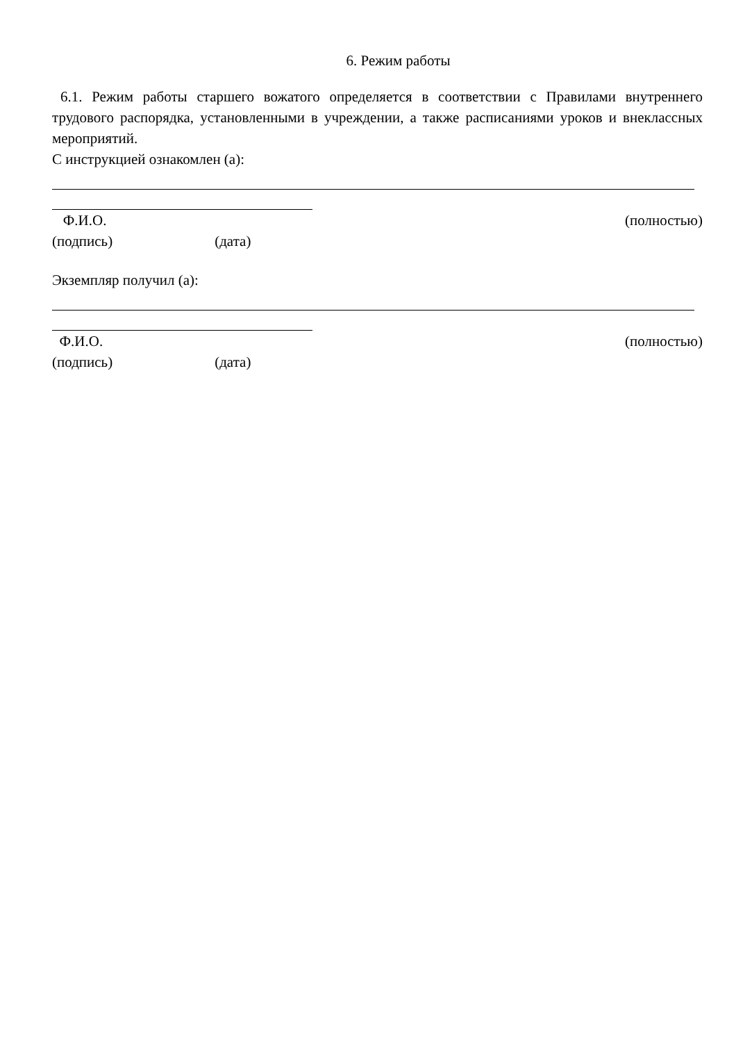6. Режим работы
6.1. Режим работы старшего вожатого определяется в соответствии с Правилами внутреннего трудового распорядка, установленными в учреждении, а также расписаниями уроков и внеклассных мероприятий.
С инструкцией ознакомлен (а):
Ф.И.О. (полностью)
(подпись) (дата)
Экземпляр получил (а):
Ф.И.О. (полностью)
(подпись) (дата)